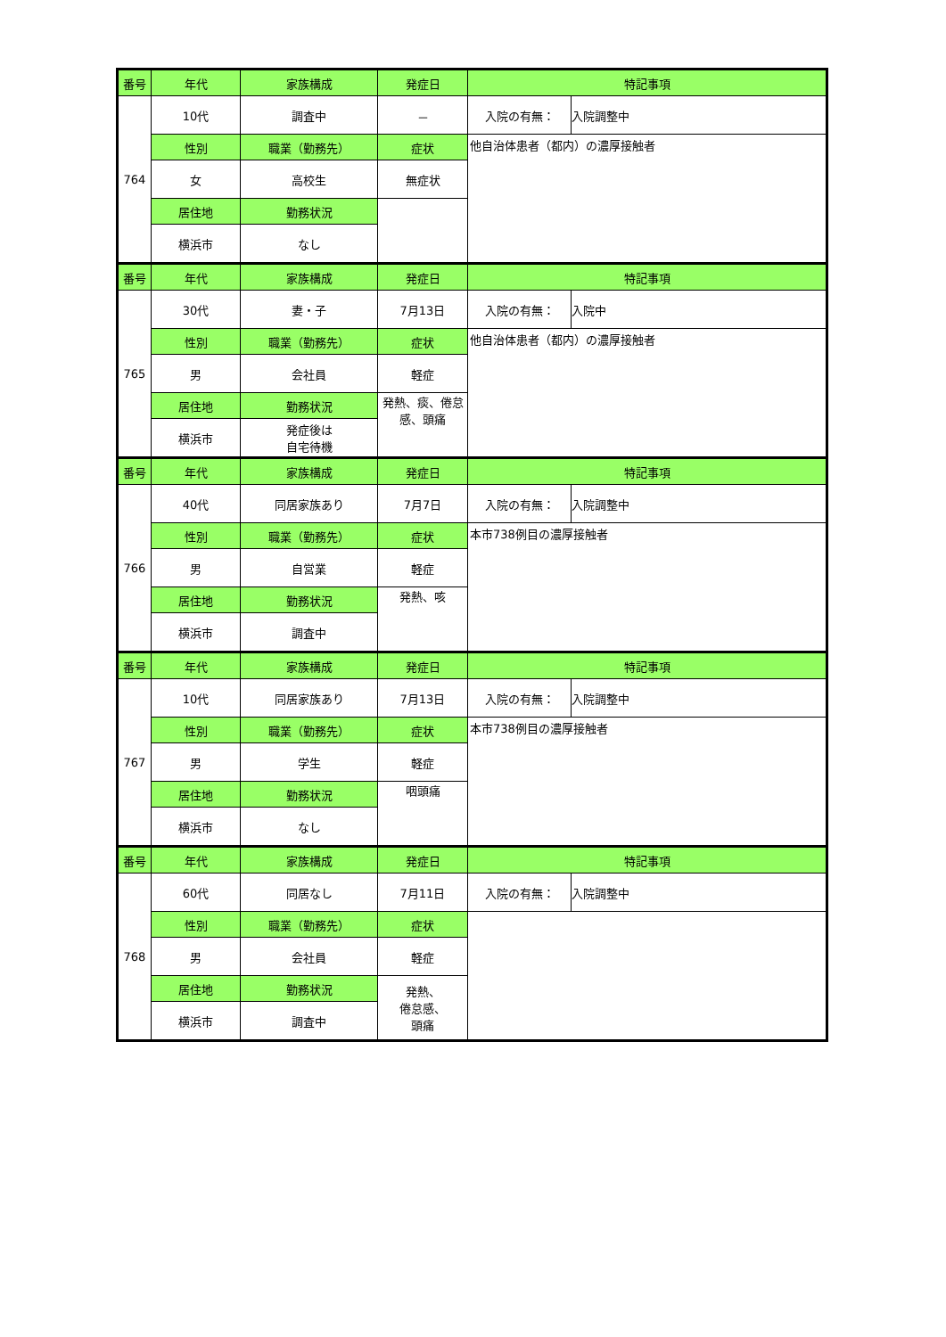| 番号 | 年代 | 家族構成 | 発症日 | 特記事項 | |
| --- | --- | --- | --- | --- | --- |
| 764 | 10代 | 調査中 | － | 入院の有無： | 入院調整中 |
| | 性別 | 職業（勤務先） | 症状 | 他自治体患者（都内）の濃厚接触者 | |
| | 女 | 高校生 | 無症状 | | |
| | 居住地 | 勤務状況 | | | |
| | 横浜市 | なし | | | |
| 番号 | 年代 | 家族構成 | 発症日 | 特記事項 | |
| 765 | 30代 | 妻・子 | 7月13日 | 入院の有無： | 入院中 |
| | 性別 | 職業（勤務先） | 症状 | 他自治体患者（都内）の濃厚接触者 | |
| | 男 | 会社員 | 軽症 | | |
| | 居住地 | 勤務状況 | 発熱、痰、倦怠感、頭痛 | | |
| | 横浜市 | 発症後は 自宅待機 | | | |
| 番号 | 年代 | 家族構成 | 発症日 | 特記事項 | |
| 766 | 40代 | 同居家族あり | 7月7日 | 入院の有無： | 入院調整中 |
| | 性別 | 職業（勤務先） | 症状 | 本市738例目の濃厚接触者 | |
| | 男 | 自営業 | 軽症 | | |
| | 居住地 | 勤務状況 | 発熱、咳 | | |
| | 横浜市 | 調査中 | | | |
| 番号 | 年代 | 家族構成 | 発症日 | 特記事項 | |
| 767 | 10代 | 同居家族あり | 7月13日 | 入院の有無： | 入院調整中 |
| | 性別 | 職業（勤務先） | 症状 | 本市738例目の濃厚接触者 | |
| | 男 | 学生 | 軽症 | | |
| | 居住地 | 勤務状況 | 咽頭痛 | | |
| | 横浜市 | なし | | | |
| 番号 | 年代 | 家族構成 | 発症日 | 特記事項 | |
| 768 | 60代 | 同居なし | 7月11日 | 入院の有無： | 入院調整中 |
| | 性別 | 職業（勤務先） | 症状 | | |
| | 男 | 会社員 | 軽症 | | |
| | 居住地 | 勤務状況 | 発熱、 倦怠感、 頭痛 | | |
| | 横浜市 | 調査中 | | | |